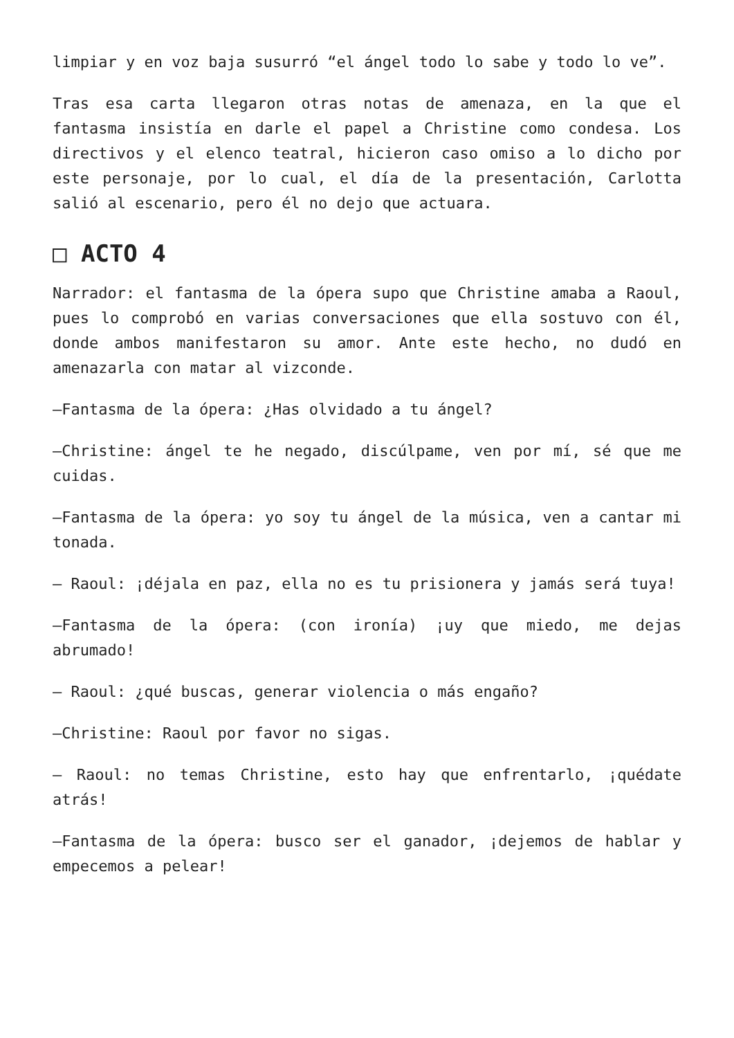limpiar y en voz baja susurró “el ángel todo lo sabe y todo lo ve”.
Tras esa carta llegaron otras notas de amenaza, en la que el fantasma insistía en darle el papel a Christine como condesa. Los directivos y el elenco teatral, hicieron caso omiso a lo dicho por este personaje, por lo cual, el día de la presentación, Carlotta salió al escenario, pero él no dejo que actuara.
□ ACTO 4
Narrador: el fantasma de la ópera supo que Christine amaba a Raoul, pues lo comprobó en varias conversaciones que ella sostuvo con él, donde ambos manifestaron su amor. Ante este hecho, no dudó en amenazarla con matar al vizconde.
—Fantasma de la ópera: ¿Has olvidado a tu ángel?
—Christine: ángel te he negado, discúlpame, ven por mí, sé que me cuidas.
—Fantasma de la ópera: yo soy tu ángel de la música, ven a cantar mi tonada.
— Raoul: ¡déjala en paz, ella no es tu prisionera y jamás será tuya!
—Fantasma de la ópera: (con ironía) ¡uy que miedo, me dejas abrumado!
— Raoul: ¿qué buscas, generar violencia o más engaño?
—Christine: Raoul por favor no sigas.
— Raoul: no temas Christine, esto hay que enfrentarlo, ¡quédate atrás!
—Fantasma de la ópera: busco ser el ganador, ¡dejemos de hablar y empecemos a pelear!